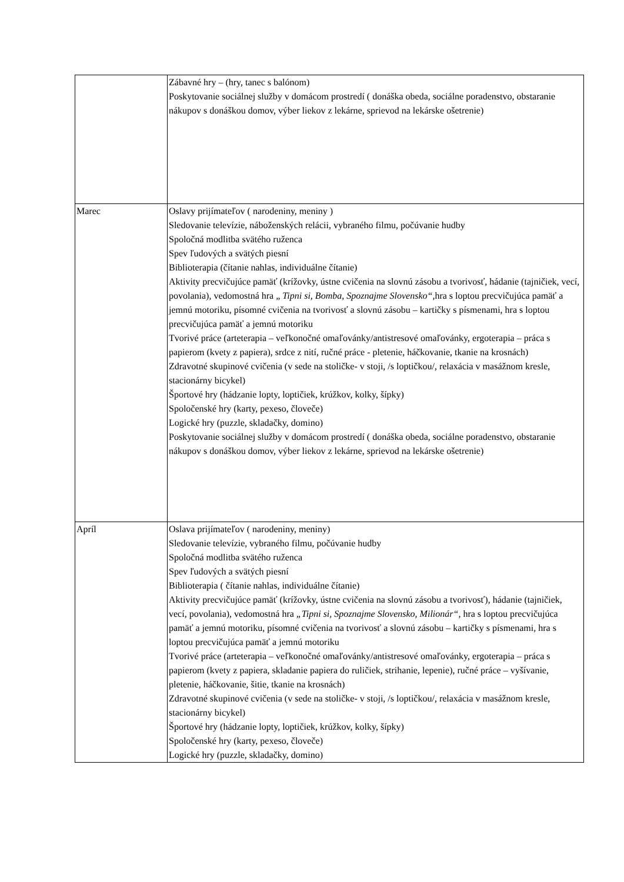| | Zábavné hry – (hry, tanec s balónom) Poskytovanie sociálnej služby v domácom prostredí ( donáška obeda, sociálne poradenstvo, obstaranie nákupov s donáškou domov, výber liekov z lekárne, sprievod na lekárske ošetrenie) |
| Marec | Oslavy prijímateľov ( narodeniny, meniny ) Sledovanie televízie, náboženských relácii, vybraného filmu, počúvanie hudby Spoločná modlitba svätého ruženca Spev ľudových a svätých piesní Biblioterapia (čítanie nahlas, individuálne čítanie) Aktivity precvičujúce pamäť (krížovky, ústne cvičenia na slovnú zásobu a tvorivosť, hádanie (tajničiek, vecí, povolania), vedomostná hra „ Tipni si, Bomba, Spoznajme Slovensko“, hra s loptou precvičujúca pamäť a jemnú motoriku, písomné cvičenia na tvorivosť a slovnú zásobu – kartičky s písmenami, hra s loptou precvičujúca pamäť a jemnú motoriku Tvorivé práce (arteterapia – veľkonočné omaľovánky/antistresové omaľovánky, ergoterapia – práca s papierom (kvety z papiera), srdce z nití, ručné práce - pletenie, háčkovanie, tkanie na krosnách) Zdravotné skupinové cvičenia (v sede na stoličke- v stoji, /s loptičkou/, relaxácia v masážnom kresle, stacionárny bicykel) Športové hry (hádzanie lopty, loptičiek, krúžkov, kolky, šípky) Spoločenské hry (karty, pexeso, človeče) Logické hry (puzzle, skladačky, domino) Poskytovanie sociálnej služby v domácom prostredí ( donáška obeda, sociálne poradenstvo, obstaranie nákupov s donáškou domov, výber liekov z lekárne, sprievod na lekárske ošetrenie) |
| Apríl | Oslava prijímateľov ( narodeniny, meniny) Sledovanie televízie, vybraného filmu, počúvanie hudby Spoločná modlitba svätého ruženca Spev ľudových a svätých piesní Biblioterapia ( čítanie nahlas, individuálne čítanie) Aktivity precvičujúce pamäť (krížovky, ústne cvičenia na slovnú zásobu a tvorivosť), hádanie (tajničiek, vecí, povolania), vedomostná hra „Tipni si, Spoznajme Slovensko, Milionár“, hra s loptou precvičujúca pamäť a jemnú motoriku, písomné cvičenia na tvorivosť a slovnú zásobu – kartičky s písmenami, hra s loptou precvičujúca pamäť a jemnú motoriku Tvorivé práce (arteterapia – veľkonočné omaľovánky/antistresové omaľovánky, ergoterapia – práca s papierom (kvety z papiera, skladanie papiera do ruličiek, strihanie, lepenie), ručné práce – vyšívanie, pletenie, háčkovanie, šitie, tkanie na krosnách) Zdravotné skupinové cvičenia (v sede na stoličke- v stoji, /s loptičkou/, relaxácia v masážnom kresle, stacionárny bicykel) Športové hry (hádzanie lopty, loptičiek, krúžkov, kolky, šípky) Spoločenské hry (karty, pexeso, človeče) Logické hry (puzzle, skladačky, domino) |